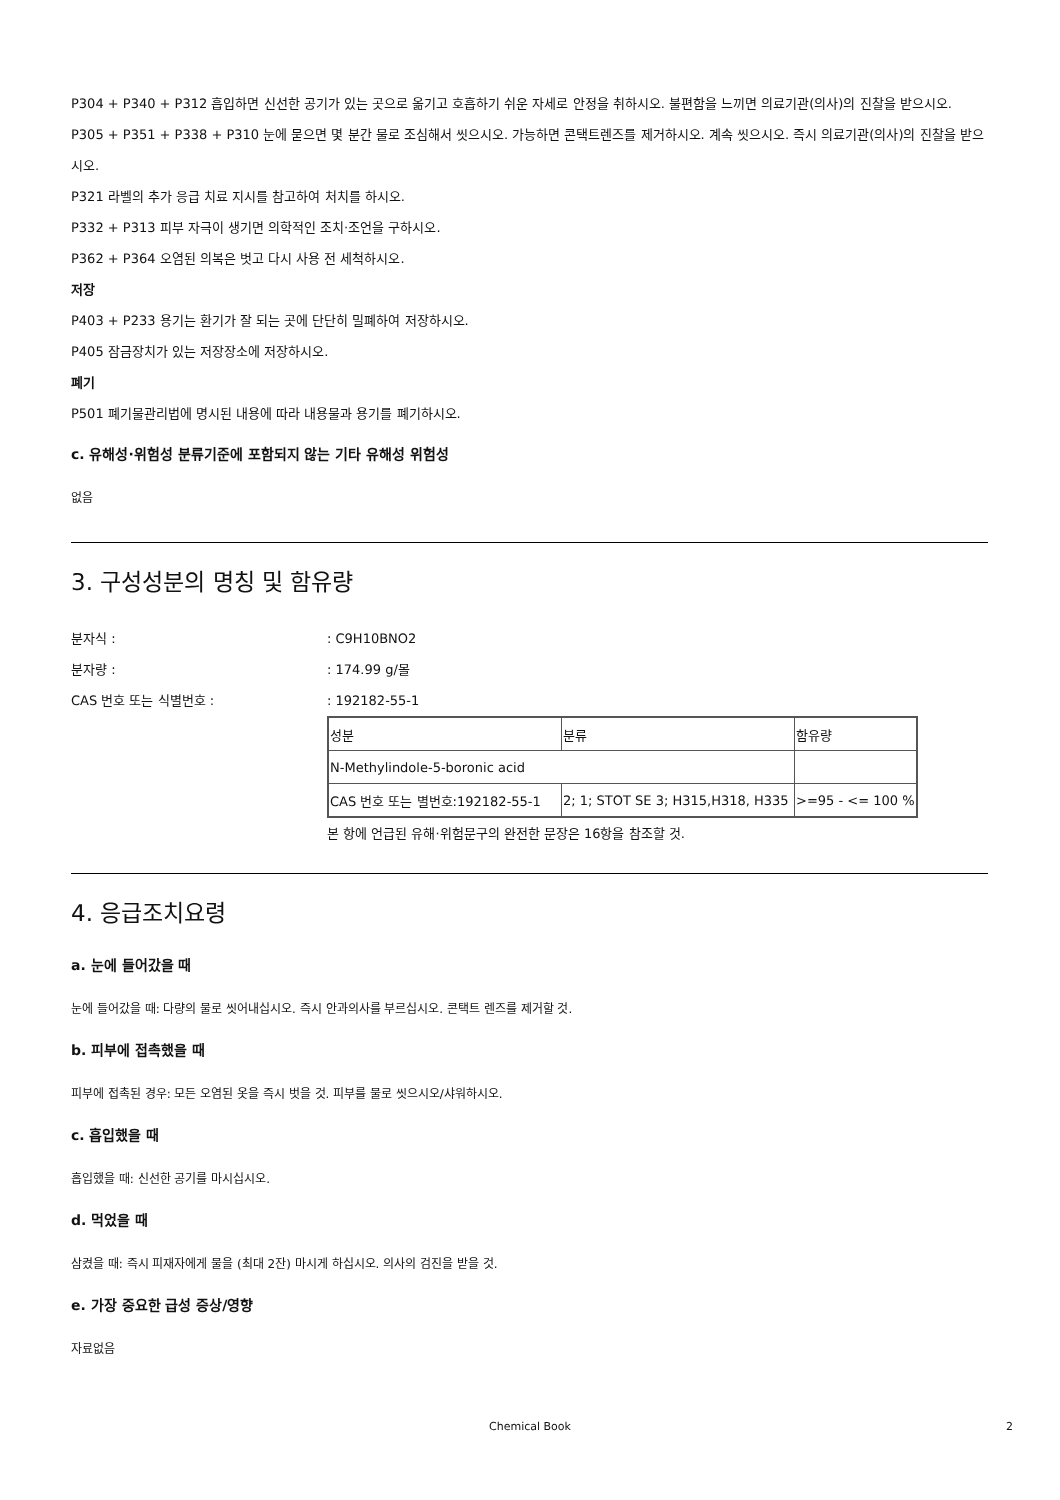P304 + P340 + P312 흡입하면 신선한 공기가 있는 곳으로 옮기고 호흡하기 쉬운 자세로 안정을 취하시오. 불편함을 느끼면 의료기관(의사)의 진찰을 받으시오.
P305 + P351 + P338 + P310 눈에 묻으면 몇 분간 물로 조심해서 씻으시오. 가능하면 콘택트렌즈를 제거하시오. 계속 씻으시오. 즉시 의료기관(의사)의 진찰을 받으시오.
P321 라벨의 추가 응급 치료 지시를 참고하여 처치를 하시오.
P332 + P313 피부 자극이 생기면 의학적인 조치·조언을 구하시오.
P362 + P364 오염된 의복은 벗고 다시 사용 전 세척하시오.
저장
P403 + P233 용기는 환기가 잘 되는 곳에 단단히 밀폐하여 저장하시오.
P405 잠금장치가 있는 저장장소에 저장하시오.
폐기
P501 폐기물관리법에 명시된 내용에 따라 내용물과 용기를 폐기하시오.
c. 유해성·위험성 분류기준에 포함되지 않는 기타 유해성 위험성
없음
3. 구성성분의 명칭 및 함유량
분자식 :: C9H10BNO2
분자량 :: 174.99 g/몰
CAS 번호 또는 식별번호 :: 192182-55-1
| 성분 | 분류 | 함유량 |
| N-Methylindole-5-boronic acid | | |
| CAS 번호 또는 별번호:192182-55-1 | 2; 1; STOT SE 3; H315,H318, H335 | >=95 - <= 100 % |
본 항에 언급된 유해·위험문구의 완전한 문장은 16항을 참조할 것.
4. 응급조치요령
a. 눈에 들어갔을 때
눈에 들어갔을 때: 다량의 물로 씻어내십시오. 즉시 안과의사를 부르십시오. 콘택트 렌즈를 제거할 것.
b. 피부에 접촉했을 때
피부에 접촉된 경우: 모든 오염된 옷을 즉시 벗을 것. 피부를 물로 씻으시오/샤워하시오.
c. 흡입했을 때
흡입했을 때: 신선한 공기를 마시십시오.
d. 먹었을 때
삼켰을 때: 즉시 피재자에게 물을 (최대 2잔) 마시게 하십시오. 의사의 검진을 받을 것.
e. 가장 중요한 급성 증상/영향
자료없음
Chemical Book 2